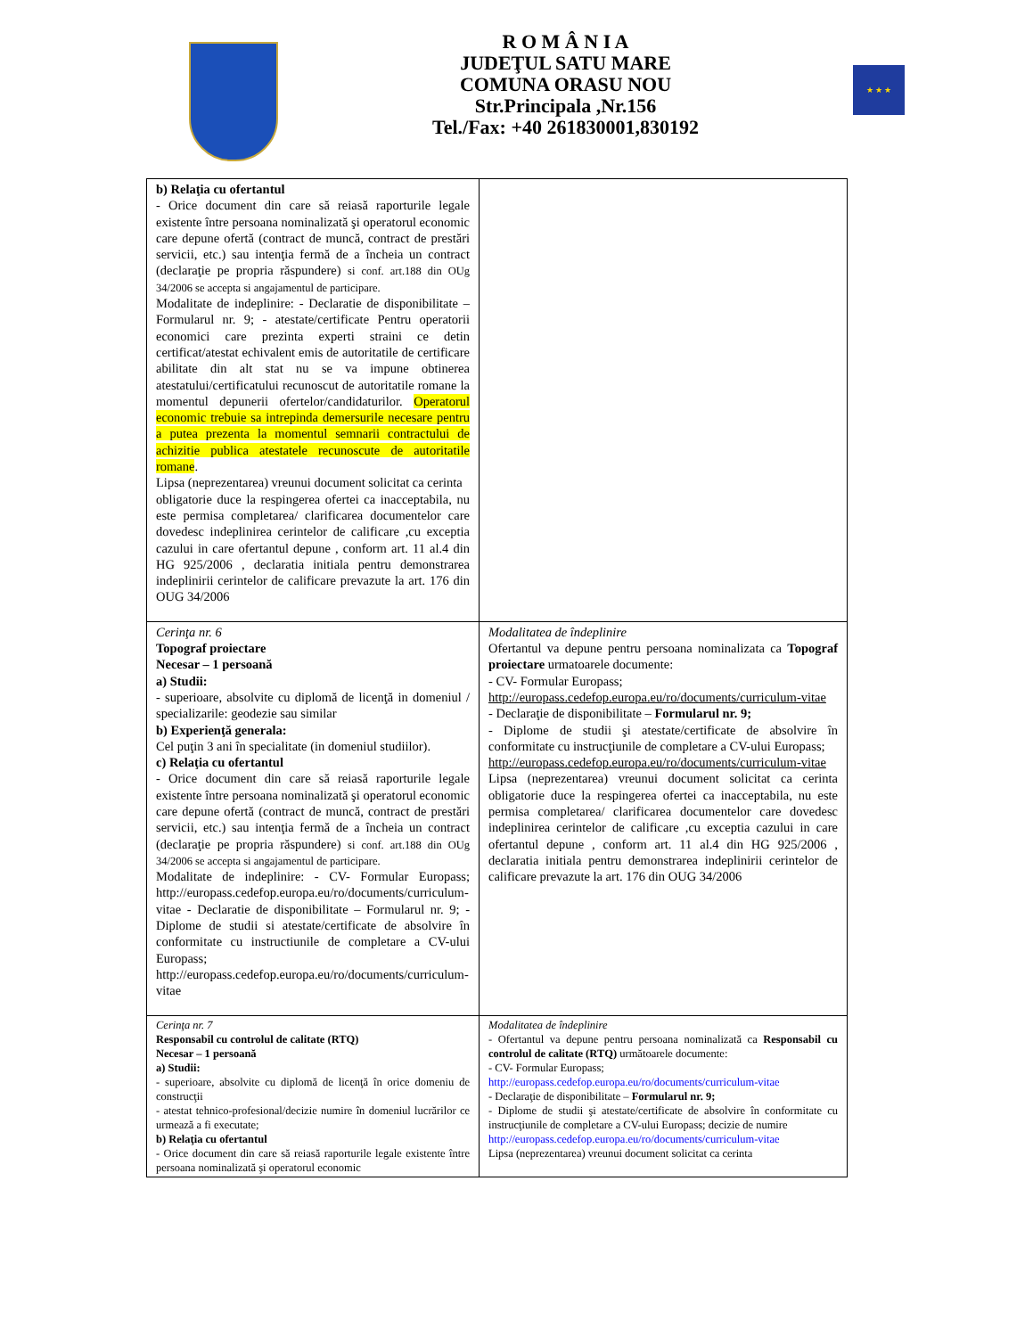R O M Â N I A
JUDEŢUL SATU MARE
COMUNA ORASU NOU
Str.Principala ,Nr.156
Tel./Fax: +40 261830001,830192
★ ★ ★
| b) Relaţia cu ofertantul - Orice document din care să reiasă raporturile legale existente între persoana nominalizată şi operatorul economic care depune ofertă (contract de muncă, contract de prestări servicii, etc.) sau intenţia fermă de a încheia un contract (declaraţie pe propria răspundere) si conf. art.188 din OUg 34/2006 se accepta si angajamentul de participare. Modalitate de indeplinire: - Declaratie de disponibilitate – Formularul nr. 9; - atestate/certificate Pentru operatorii economici care prezinta experti straini ce detin certificat/atestat echivalent emis de autoritatile de certificare abilitate din alt stat nu se va impune obtinerea atestatului/certificatului recunoscut de autoritatile romane la momentul depunerii ofertelor/candidaturilor. Operatorul economic trebuie sa intrepinda demersurile necesare pentru a putea prezenta la momentul semnarii contractului de achizitie publica atestatele recunoscute de autoritatile romane . Lipsa (neprezentarea) vreunui document solicitat ca cerinta obligatorie duce la respingerea ofertei ca inacceptabila, nu este permisa completarea/ clarificarea documentelor care dovedesc indeplinirea cerintelor de calificare ,cu exceptia cazului in care ofertantul depune , conform art. 11 al.4 din HG 925/2006 , declaratia initiala pentru demonstrarea indeplinirii cerintelor de calificare prevazute la art. 176 din OUG 34/2006 | |
| Cerinţa nr. 6 Topograf proiectare Necesar – 1 persoană a) Studii: - superioare, absolvite cu diplomă de licenţă in domeniul / specializarile: geodezie sau similar b) Experienţă generala: Cel puţin 3 ani în specialitate (in domeniul studiilor). c) Relaţia cu ofertantul - Orice document din care să reiasă raporturile legale existente între persoana nominalizată şi operatorul economic care depune ofertă (contract de muncă, contract de prestări servicii, etc.) sau intenţia fermă de a încheia un contract (declaraţie pe propria răspundere) si conf. art.188 din OUg 34/2006 se accepta si angajamentul de participare. Modalitate de indeplinire: - CV- Formular Europass; http://europass.cedefop.europa.eu/ro/documents/curriculum-vitae - Declaratie de disponibilitate – Formularul nr. 9; - Diplome de studii si atestate/certificate de absolvire în conformitate cu instructiunile de completare a CV-ului Europass; http://europass.cedefop.europa.eu/ro/documents/curriculum-vitae | Modalitatea de îndeplinire Ofertantul va depune pentru persoana nominalizata ca Topograf proiectare urmatoarele documente: - CV- Formular Europass; http://europass.cedefop.europa.eu/ro/documents/curriculum-vitae - Declaraţie de disponibilitate – Formularul nr. 9; - Diplome de studii şi atestate/certificate de absolvire în conformitate cu instrucţiunile de completare a CV-ului Europass; http://europass.cedefop.europa.eu/ro/documents/curriculum-vitae Lipsa (neprezentarea) vreunui document solicitat ca cerinta obligatorie duce la respingerea ofertei ca inacceptabila, nu este permisa completarea/ clarificarea documentelor care dovedesc indeplinirea cerintelor de calificare ,cu exceptia cazului in care ofertantul depune , conform art. 11 al.4 din HG 925/2006 , declaratia initiala pentru demonstrarea indeplinirii cerintelor de calificare prevazute la art. 176 din OUG 34/2006 |
| Cerinţa nr. 7 Responsabil cu controlul de calitate (RTQ) Necesar – 1 persoană a) Studii: - superioare, absolvite cu diplomă de licenţă în orice domeniu de construcţii - atestat tehnico-profesional/decizie numire în domeniul lucrărilor ce urmează a fi executate; b) Relaţia cu ofertantul - Orice document din care să reiasă raporturile legale existente între persoana nominalizată şi operatorul economic | Modalitatea de îndeplinire - Ofertantul va depune pentru persoana nominalizată ca Responsabil cu controlul de calitate (RTQ) următoarele documente: - CV- Formular Europass; http://europass.cedefop.europa.eu/ro/documents/curriculum-vitae - Declaraţie de disponibilitate – Formularul nr. 9; - Diplome de studii şi atestate/certificate de absolvire în conformitate cu instrucţiunile de completare a CV-ului Europass; decizie de numire http://europass.cedefop.europa.eu/ro/documents/curriculum-vitae Lipsa (neprezentarea) vreunui document solicitat ca cerinta |